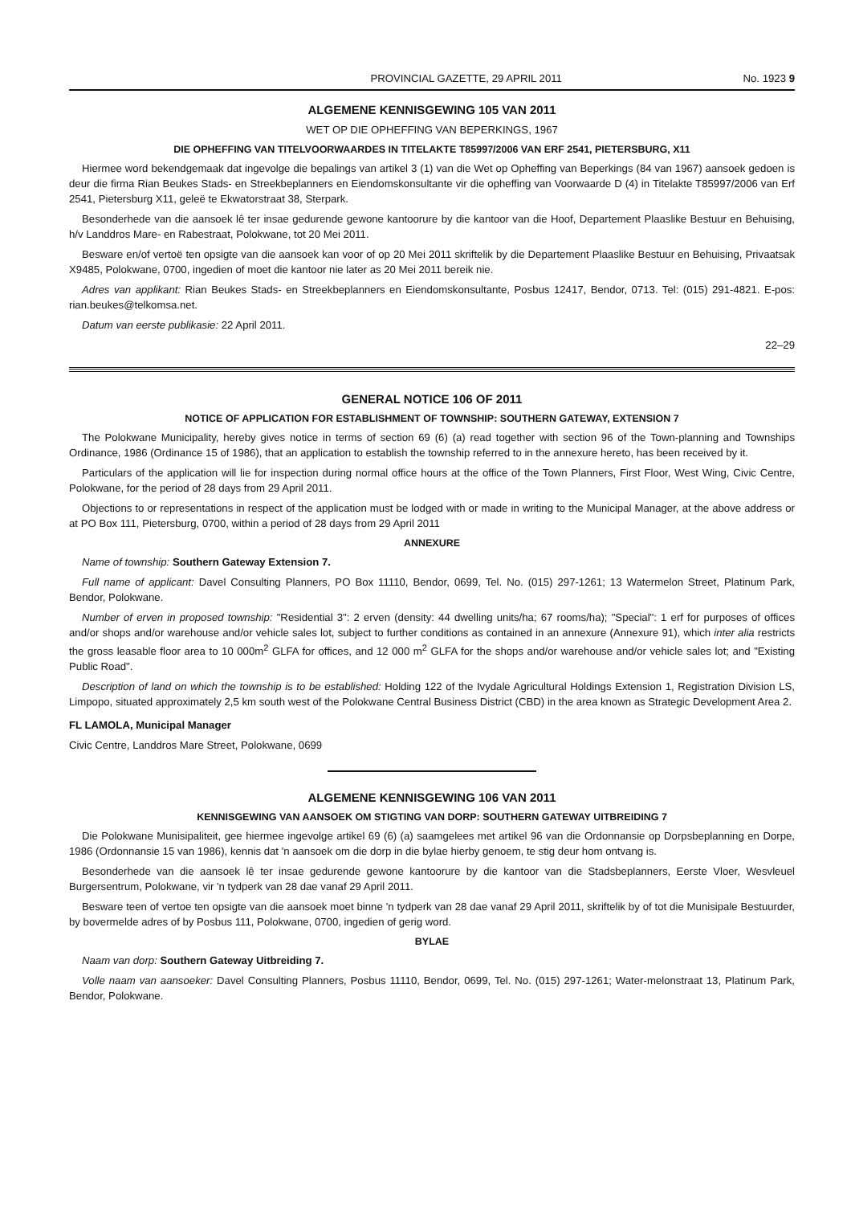PROVINCIAL GAZETTE, 29 APRIL 2011 No. 1923 9
ALGEMENE KENNISGEWING 105 VAN 2011
WET OP DIE OPHEFFING VAN BEPERKINGS, 1967
DIE OPHEFFING VAN TITELVOORWAARDES IN TITELAKTE T85997/2006 VAN ERF 2541, PIETERSBURG, X11
Hiermee word bekendgemaak dat ingevolge die bepalings van artikel 3 (1) van die Wet op Opheffing van Beperkings (84 van 1967) aansoek gedoen is deur die firma Rian Beukes Stads- en Streekbeplanners en Eiendomskonsultante vir die opheffing van Voorwaarde D (4) in Titelakte T85997/2006 van Erf 2541, Pietersburg X11, geleë te Ekwatorstraat 38, Sterpark.
Besonderhede van die aansoek lê ter insae gedurende gewone kantoorure by die kantoor van die Hoof, Departement Plaaslike Bestuur en Behuising, h/v Landdros Mare- en Rabestraat, Polokwane, tot 20 Mei 2011.
Besware en/of vertoë ten opsigte van die aansoek kan voor of op 20 Mei 2011 skriftelik by die Departement Plaaslike Bestuur en Behuising, Privaatsak X9485, Polokwane, 0700, ingedien of moet die kantoor nie later as 20 Mei 2011 bereik nie.
Adres van applikant: Rian Beukes Stads- en Streekbeplanners en Eiendomskonsultante, Posbus 12417, Bendor, 0713. Tel: (015) 291-4821. E-pos: rian.beukes@telkomsa.net.
Datum van eerste publikasie: 22 April 2011.
22–29
GENERAL NOTICE 106 OF 2011
NOTICE OF APPLICATION FOR ESTABLISHMENT OF TOWNSHIP: SOUTHERN GATEWAY, EXTENSION 7
The Polokwane Municipality, hereby gives notice in terms of section 69 (6) (a) read together with section 96 of the Town-planning and Townships Ordinance, 1986 (Ordinance 15 of 1986), that an application to establish the township referred to in the annexure hereto, has been received by it.
Particulars of the application will lie for inspection during normal office hours at the office of the Town Planners, First Floor, West Wing, Civic Centre, Polokwane, for the period of 28 days from 29 April 2011.
Objections to or representations in respect of the application must be lodged with or made in writing to the Municipal Manager, at the above address or at PO Box 111, Pietersburg, 0700, within a period of 28 days from 29 April 2011
ANNEXURE
Name of township: Southern Gateway Extension 7.
Full name of applicant: Davel Consulting Planners, PO Box 11110, Bendor, 0699, Tel. No. (015) 297-1261; 13 Watermelon Street, Platinum Park, Bendor, Polokwane.
Number of erven in proposed township: "Residential 3": 2 erven (density: 44 dwelling units/ha; 67 rooms/ha); "Special": 1 erf for purposes of offices and/or shops and/or warehouse and/or vehicle sales lot, subject to further conditions as contained in an annexure (Annexure 91), which inter alia restricts the gross leasable floor area to 10 000m<sup>2</sup> GLFA for offices, and 12 000 m<sup>2</sup> GLFA for the shops and/or warehouse and/or vehicle sales lot; and "Existing Public Road".
Description of land on which the township is to be established: Holding 122 of the Ivydale Agricultural Holdings Extension 1, Registration Division LS, Limpopo, situated approximately 2,5 km south west of the Polokwane Central Business District (CBD) in the area known as Strategic Development Area 2.
FL LAMOLA, Municipal Manager
Civic Centre, Landdros Mare Street, Polokwane, 0699
ALGEMENE KENNISGEWING 106 VAN 2011
KENNISGEWING VAN AANSOEK OM STIGTING VAN DORP: SOUTHERN GATEWAY UITBREIDING 7
Die Polokwane Munisipaliteit, gee hiermee ingevolge artikel 69 (6) (a) saamgelees met artikel 96 van die Ordonnansie op Dorpsbeplanning en Dorpe, 1986 (Ordonnansie 15 van 1986), kennis dat 'n aansoek om die dorp in die bylae hierby genoem, te stig deur hom ontvang is.
Besonderhede van die aansoek lê ter insae gedurende gewone kantoorure by die kantoor van die Stadsbeplanners, Eerste Vloer, Wesvleuel Burgersentrum, Polokwane, vir 'n tydperk van 28 dae vanaf 29 April 2011.
Besware teen of vertoe ten opsigte van die aansoek moet binne 'n tydperk van 28 dae vanaf 29 April 2011, skriftelik by of tot die Munisipale Bestuurder, by bovermelde adres of by Posbus 111, Polokwane, 0700, ingedien of gerig word.
BYLAE
Naam van dorp: Southern Gateway Uitbreiding 7.
Volle naam van aansoeker: Davel Consulting Planners, Posbus 11110, Bendor, 0699, Tel. No. (015) 297-1261; Water-melonstraat 13, Platinum Park, Bendor, Polokwane.